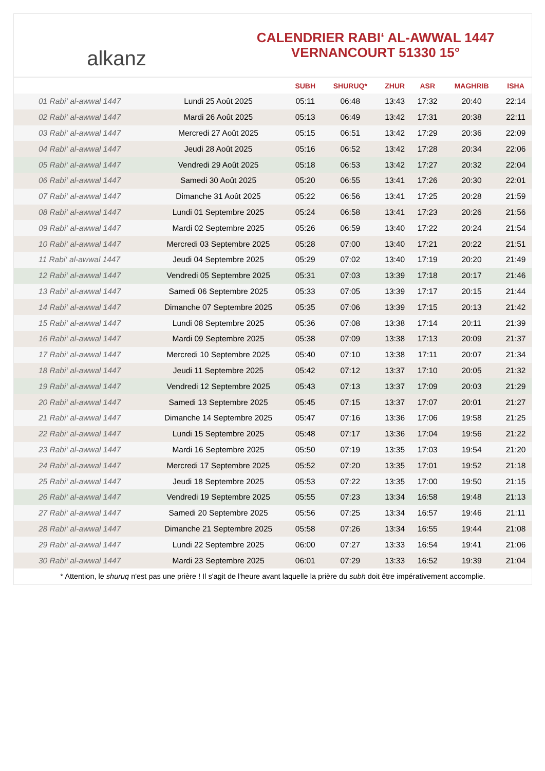alkanz
CALENDRIER RABI‘ AL-AWWAL 1447
VERNANCOURT 51330 15°
| | | SUBH | SHURUQ* | ZHUR | ASR | MAGHRIB | ISHA |
| --- | --- | --- | --- | --- | --- | --- | --- |
| 01 Rabi‘ al-awwal 1447 | Lundi 25 Août 2025 | 05:11 | 06:48 | 13:43 | 17:32 | 20:40 | 22:14 |
| 02 Rabi‘ al-awwal 1447 | Mardi 26 Août 2025 | 05:13 | 06:49 | 13:42 | 17:31 | 20:38 | 22:11 |
| 03 Rabi‘ al-awwal 1447 | Mercredi 27 Août 2025 | 05:15 | 06:51 | 13:42 | 17:29 | 20:36 | 22:09 |
| 04 Rabi‘ al-awwal 1447 | Jeudi 28 Août 2025 | 05:16 | 06:52 | 13:42 | 17:28 | 20:34 | 22:06 |
| 05 Rabi‘ al-awwal 1447 | Vendredi 29 Août 2025 | 05:18 | 06:53 | 13:42 | 17:27 | 20:32 | 22:04 |
| 06 Rabi‘ al-awwal 1447 | Samedi 30 Août 2025 | 05:20 | 06:55 | 13:41 | 17:26 | 20:30 | 22:01 |
| 07 Rabi‘ al-awwal 1447 | Dimanche 31 Août 2025 | 05:22 | 06:56 | 13:41 | 17:25 | 20:28 | 21:59 |
| 08 Rabi‘ al-awwal 1447 | Lundi 01 Septembre 2025 | 05:24 | 06:58 | 13:41 | 17:23 | 20:26 | 21:56 |
| 09 Rabi‘ al-awwal 1447 | Mardi 02 Septembre 2025 | 05:26 | 06:59 | 13:40 | 17:22 | 20:24 | 21:54 |
| 10 Rabi‘ al-awwal 1447 | Mercredi 03 Septembre 2025 | 05:28 | 07:00 | 13:40 | 17:21 | 20:22 | 21:51 |
| 11 Rabi‘ al-awwal 1447 | Jeudi 04 Septembre 2025 | 05:29 | 07:02 | 13:40 | 17:19 | 20:20 | 21:49 |
| 12 Rabi‘ al-awwal 1447 | Vendredi 05 Septembre 2025 | 05:31 | 07:03 | 13:39 | 17:18 | 20:17 | 21:46 |
| 13 Rabi‘ al-awwal 1447 | Samedi 06 Septembre 2025 | 05:33 | 07:05 | 13:39 | 17:17 | 20:15 | 21:44 |
| 14 Rabi‘ al-awwal 1447 | Dimanche 07 Septembre 2025 | 05:35 | 07:06 | 13:39 | 17:15 | 20:13 | 21:42 |
| 15 Rabi‘ al-awwal 1447 | Lundi 08 Septembre 2025 | 05:36 | 07:08 | 13:38 | 17:14 | 20:11 | 21:39 |
| 16 Rabi‘ al-awwal 1447 | Mardi 09 Septembre 2025 | 05:38 | 07:09 | 13:38 | 17:13 | 20:09 | 21:37 |
| 17 Rabi‘ al-awwal 1447 | Mercredi 10 Septembre 2025 | 05:40 | 07:10 | 13:38 | 17:11 | 20:07 | 21:34 |
| 18 Rabi‘ al-awwal 1447 | Jeudi 11 Septembre 2025 | 05:42 | 07:12 | 13:37 | 17:10 | 20:05 | 21:32 |
| 19 Rabi‘ al-awwal 1447 | Vendredi 12 Septembre 2025 | 05:43 | 07:13 | 13:37 | 17:09 | 20:03 | 21:29 |
| 20 Rabi‘ al-awwal 1447 | Samedi 13 Septembre 2025 | 05:45 | 07:15 | 13:37 | 17:07 | 20:01 | 21:27 |
| 21 Rabi‘ al-awwal 1447 | Dimanche 14 Septembre 2025 | 05:47 | 07:16 | 13:36 | 17:06 | 19:58 | 21:25 |
| 22 Rabi‘ al-awwal 1447 | Lundi 15 Septembre 2025 | 05:48 | 07:17 | 13:36 | 17:04 | 19:56 | 21:22 |
| 23 Rabi‘ al-awwal 1447 | Mardi 16 Septembre 2025 | 05:50 | 07:19 | 13:35 | 17:03 | 19:54 | 21:20 |
| 24 Rabi‘ al-awwal 1447 | Mercredi 17 Septembre 2025 | 05:52 | 07:20 | 13:35 | 17:01 | 19:52 | 21:18 |
| 25 Rabi‘ al-awwal 1447 | Jeudi 18 Septembre 2025 | 05:53 | 07:22 | 13:35 | 17:00 | 19:50 | 21:15 |
| 26 Rabi‘ al-awwal 1447 | Vendredi 19 Septembre 2025 | 05:55 | 07:23 | 13:34 | 16:58 | 19:48 | 21:13 |
| 27 Rabi‘ al-awwal 1447 | Samedi 20 Septembre 2025 | 05:56 | 07:25 | 13:34 | 16:57 | 19:46 | 21:11 |
| 28 Rabi‘ al-awwal 1447 | Dimanche 21 Septembre 2025 | 05:58 | 07:26 | 13:34 | 16:55 | 19:44 | 21:08 |
| 29 Rabi‘ al-awwal 1447 | Lundi 22 Septembre 2025 | 06:00 | 07:27 | 13:33 | 16:54 | 19:41 | 21:06 |
| 30 Rabi‘ al-awwal 1447 | Mardi 23 Septembre 2025 | 06:01 | 07:29 | 13:33 | 16:52 | 19:39 | 21:04 |
* Attention, le shuruq n'est pas une prière ! Il s'agit de l'heure avant laquelle la prière du subh doit être impérativement accomplie.